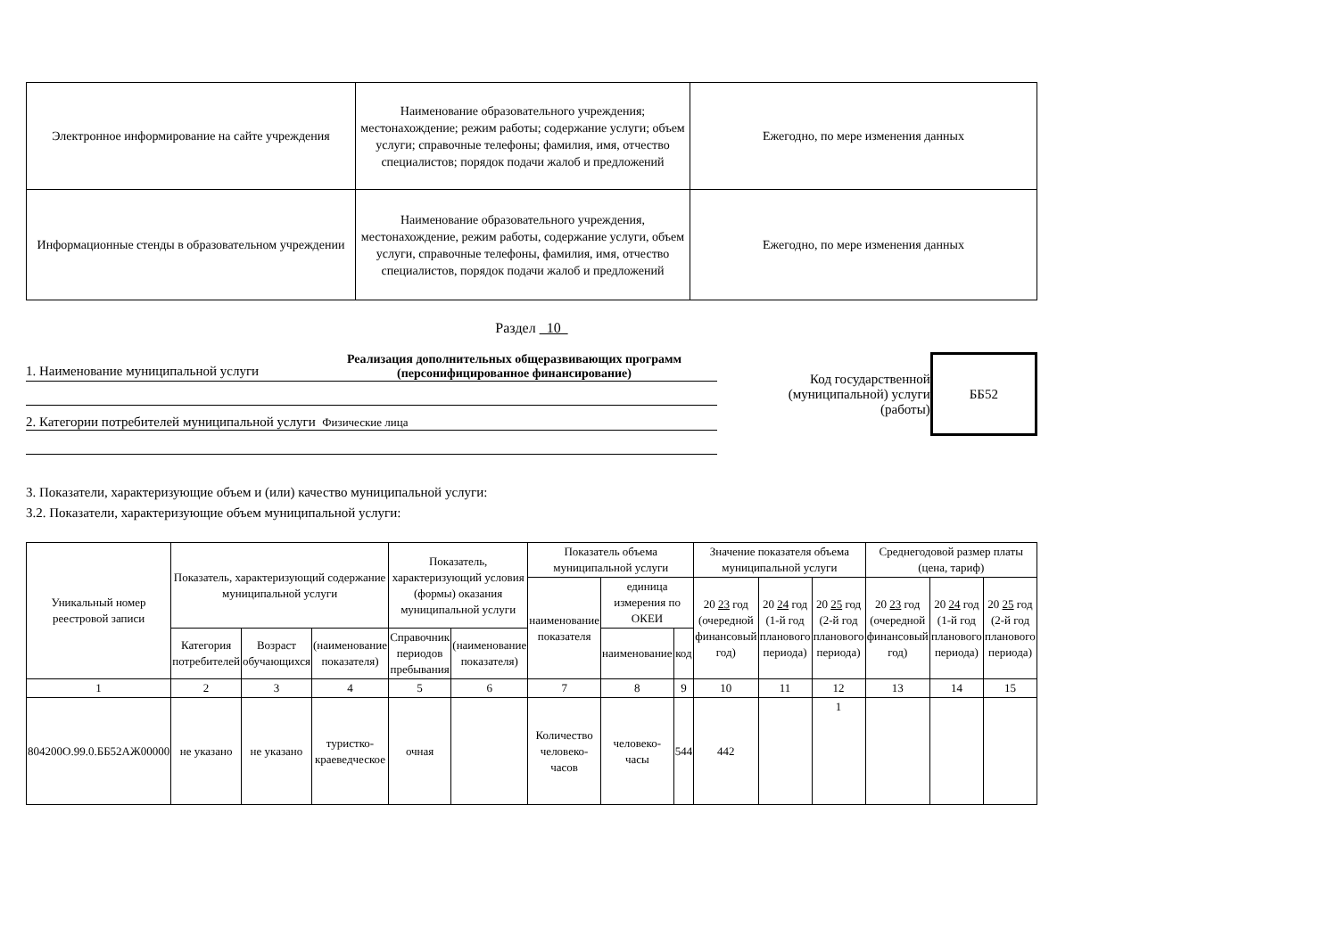| Электронное информирование на сайте учреждения | Наименование образовательного учреждения; местонахождение; режим работы; содержание услуги; объем услуги; справочные телефоны; фамилия, имя, отчество специалистов; порядок подачи жалоб и предложений | Ежегодно, по мере изменения данных |
| Информационные стенды в образовательном учреждении | Наименование образовательного учреждения, местонахождение, режим работы, содержание услуги, объем услуги, справочные телефоны, фамилия, имя, отчество специалистов, порядок подачи жалоб и предложений | Ежегодно, по мере изменения данных |
Раздел 10
1. Наименование муниципальной услуги Реализация дополнительных общеразвивающих программ (персонифицированное финансирование)
2. Категории потребителей муниципальной услуги Физические лица
Код государственной (муниципальной) услуги (работы)
ББ52
3. Показатели, характеризующие объем и (или) качество муниципальной услуги:
3.2. Показатели, характеризующие объем муниципальной услуги:
| Уникальный номер реестровой записи | Показатель, характеризующий содержание муниципальной услуги | | | Показатель, характеризующий условия (формы) оказания муниципальной услуги | | Показатель объема муниципальной услуги | | | Значение показателя объема муниципальной услуги | | | Среднегодовой размер платы (цена, тариф) | | |
| | | | | | | наименование показателя | единица измерения по ОКЕИ | | 20 23 год (очередной финансовый год) | 20 24 год (1-й год планового периода) | 20 25 год (2-й год планового периода) | 20 23 год (очередной финансовый год) | 20 24 год (1-й год планового периода) | 20 25 год (2-й год планового периода) |
| | Категория потребителей | Возраст обучающихся | (наименование показателя) | Справочник периодов пребывания | (наименование показателя) | | наименование | код | | | | | | |
| 1 | 2 | 3 | 4 | 5 | 6 | 7 | 8 | 9 | 10 | 11 | 12 | 13 | 14 | 15 |
| 804200О.99.0.ББ52АЖ00000 | не указано | не указано | туристко-краеведческое | очная | | Количество человеко-часов | человеко-часы | 544 | 442 | | 1 | | | |